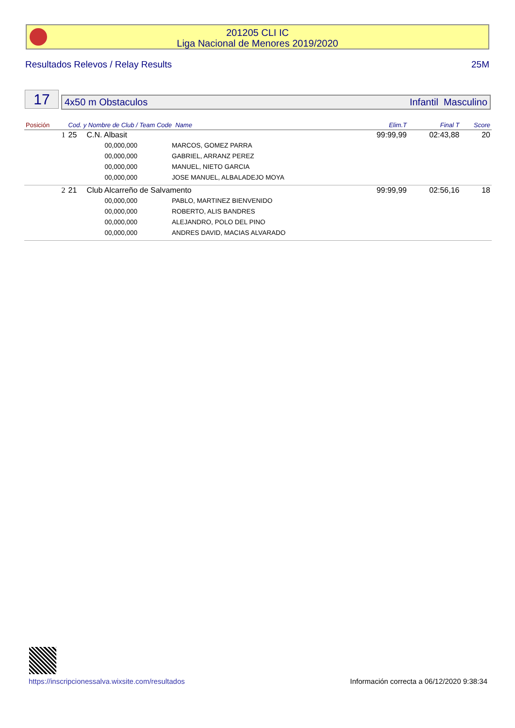201205 CLI IC
Liga Nacional de Menores 2019/2020
Resultados Relevos / Relay Results 25M
17
4x50 m Obstaculos Infantil Masculino
| Posición | Cod. y Nombre de Club / Team Code Name | | | Elim.T | Final T | Score |
| --- | --- | --- | --- | --- | --- | --- |
| 1 | 25 | C.N. Albasit | | 99:99,99 | 02:43,88 | 20 |
| | | 00,000,000 | MARCOS, GOMEZ PARRA | | | |
| | | 00,000,000 | GABRIEL, ARRANZ PEREZ | | | |
| | | 00,000,000 | MANUEL, NIETO GARCIA | | | |
| | | 00,000,000 | JOSE MANUEL, ALBALADEJO MOYA | | | |
| 2 | 21 | Club Alcarreño de Salvamento | | 99:99,99 | 02:56,16 | 18 |
| | | 00,000,000 | PABLO, MARTINEZ BIENVENIDO | | | |
| | | 00,000,000 | ROBERTO, ALIS BANDRES | | | |
| | | 00,000,000 | ALEJANDRO, POLO DEL PINO | | | |
| | | 00,000,000 | ANDRES DAVID, MACIAS ALVARADO | | | |
https://inscripcionessalva.wixsite.com/resultados Información correcta a 06/12/2020 9:38:34